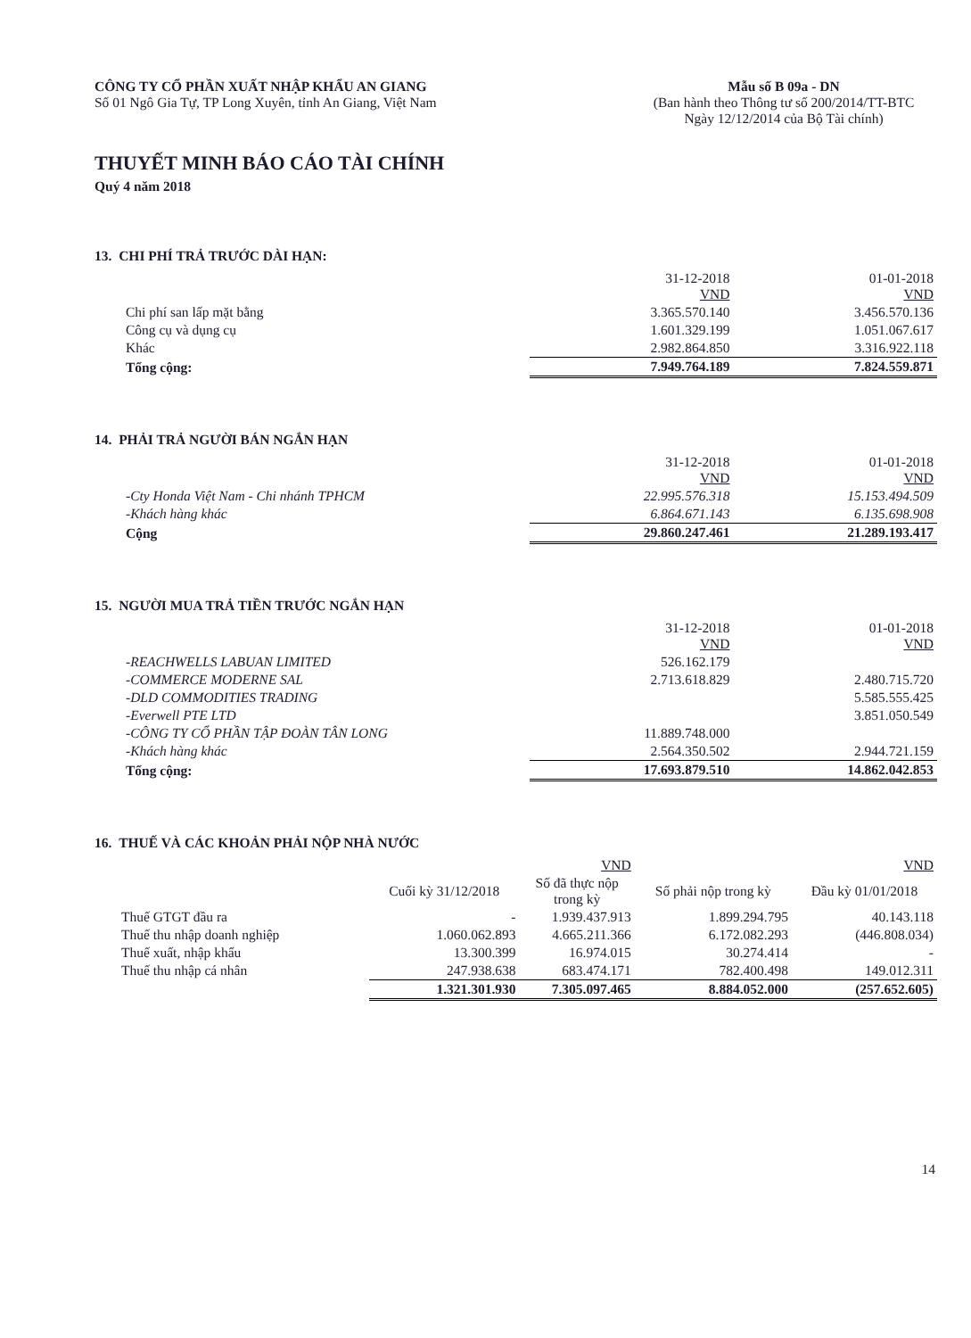CÔNG TY CỔ PHẦN XUẤT NHẬP KHẨU AN GIANG
Số 01 Ngô Gia Tự, TP Long Xuyên, tỉnh An Giang, Việt Nam
Mẫu số B 09a - DN
(Ban hành theo Thông tư số 200/2014/TT-BTC
Ngày 12/12/2014 của Bộ Tài chính)
THUYẾT MINH BÁO CÁO TÀI CHÍNH
Quý 4 năm 2018
13. CHI PHÍ TRẢ TRƯỚC DÀI HẠN:
| | 31-12-2018 VND | 01-01-2018 VND |
| Chi phí san lấp mặt bằng | 3.365.570.140 | 3.456.570.136 |
| Công cụ và dụng cụ | 1.601.329.199 | 1.051.067.617 |
| Khác | 2.982.864.850 | 3.316.922.118 |
| Tổng cộng: | 7.949.764.189 | 7.824.559.871 |
14. PHẢI TRẢ NGƯỜI BÁN NGẮN HẠN
| | 31-12-2018 VND | 01-01-2018 VND |
| -Cty Honda Việt Nam - Chi nhánh TPHCM | 22.995.576.318 | 15.153.494.509 |
| -Khách hàng khác | 6.864.671.143 | 6.135.698.908 |
| Cộng | 29.860.247.461 | 21.289.193.417 |
15. NGƯỜI MUA TRẢ TIỀN TRƯỚC NGẮN HẠN
| | 31-12-2018 VND | 01-01-2018 VND |
| -REACHWELLS LABUAN LIMITED | 526.162.179 | |
| -COMMERCE MODERNE SAL | 2.713.618.829 | 2.480.715.720 |
| -DLD COMMODITIES TRADING | | 5.585.555.425 |
| -Everwell PTE LTD | | 3.851.050.549 |
| -CÔNG TY CỔ PHẦN TẬP ĐOÀN TÂN LONG | 11.889.748.000 | |
| -Khách hàng khác | 2.564.350.502 | 2.944.721.159 |
| Tổng cộng: | 17.693.879.510 | 14.862.042.853 |
16. THUẾ VÀ CÁC KHOẢN PHẢI NỘP NHÀ NƯỚC
| | | VND | | VND |
| | Cuối kỳ 31/12/2018 | Số đã thực nộp trong kỳ | Số phải nộp trong kỳ | Đầu kỳ 01/01/2018 |
| Thuế GTGT đầu ra | - | 1.939.437.913 | 1.899.294.795 | 40.143.118 |
| Thuế thu nhập doanh nghiệp | 1.060.062.893 | 4.665.211.366 | 6.172.082.293 | (446.808.034) |
| Thuế xuất, nhập khẩu | 13.300.399 | 16.974.015 | 30.274.414 | - |
| Thuế thu nhập cá nhân | 247.938.638 | 683.474.171 | 782.400.498 | 149.012.311 |
| | 1.321.301.930 | 7.305.097.465 | 8.884.052.000 | (257.652.605) |
14